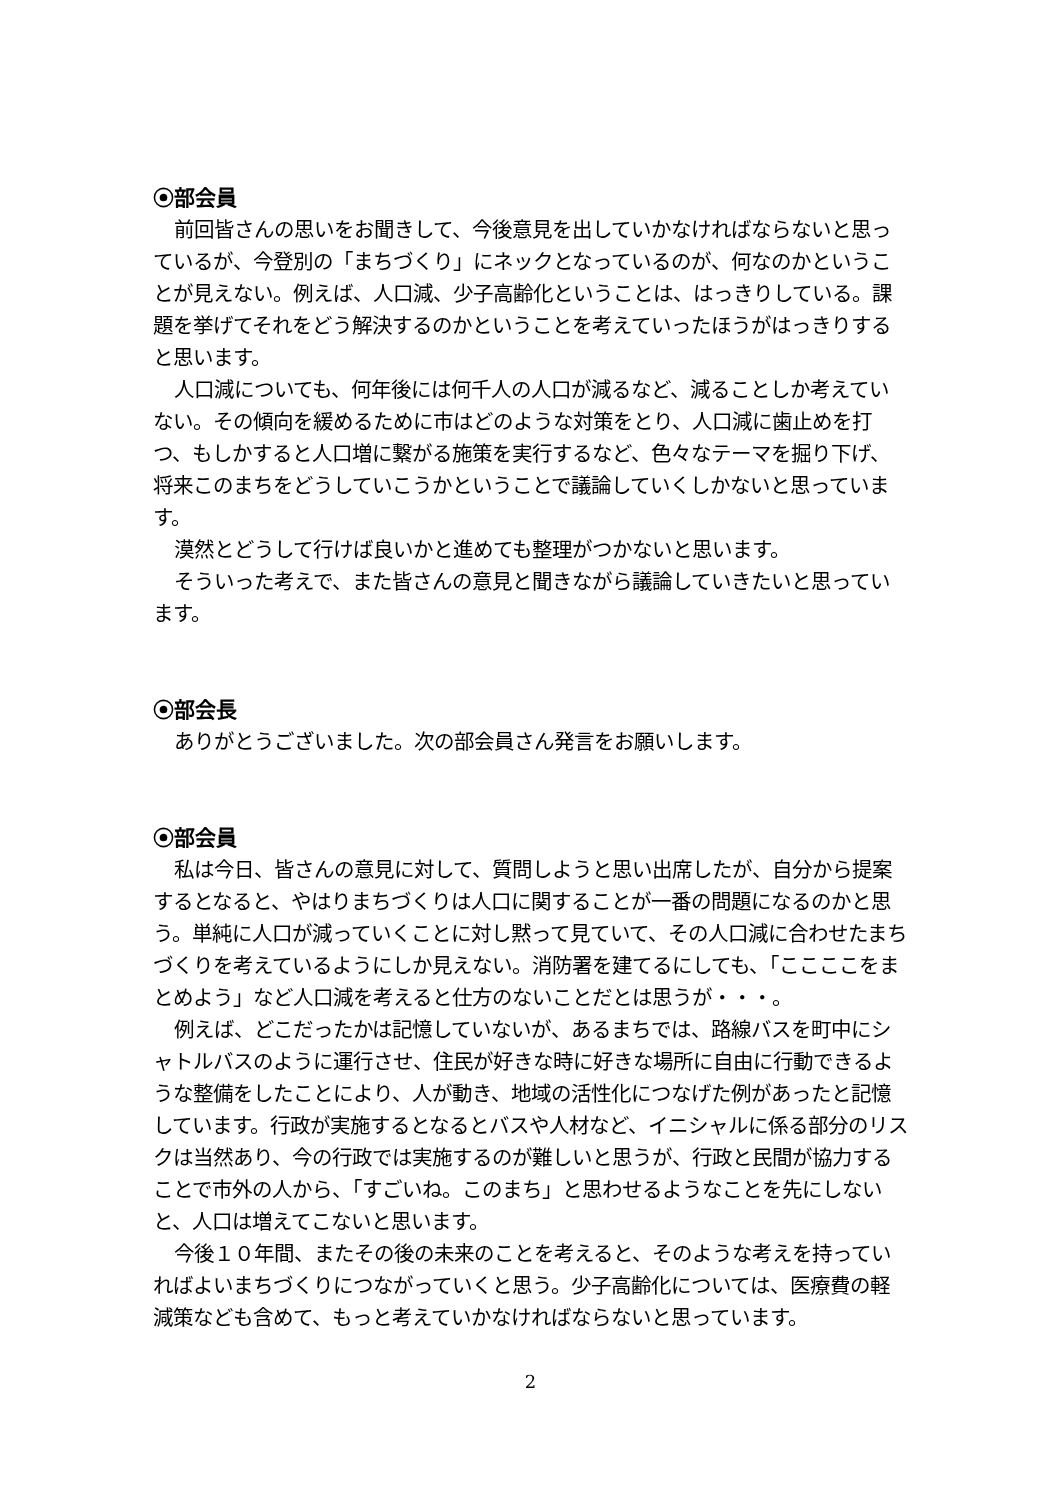⦿部会員
前回皆さんの思いをお聞きして、今後意見を出していかなければならないと思っているが、今登別の「まちづくり」にネックとなっているのが、何なのかということが見えない。例えば、人口減、少子高齢化ということは、はっきりしている。課題を挙げてそれをどう解決するのかということを考えていったほうがはっきりすると思います。
人口減についても、何年後には何千人の人口が減るなど、減ることしか考えていない。その傾向を緩めるために市はどのような対策をとり、人口減に歯止めを打つ、もしかすると人口増に繋がる施策を実行するなど、色々なテーマを掘り下げ、将来このまちをどうしていこうかということで議論していくしかないと思っています。
漠然とどうして行けば良いかと進めても整理がつかないと思います。
そういった考えで、また皆さんの意見と聞きながら議論していきたいと思っています。
⦿部会長
ありがとうございました。次の部会員さん発言をお願いします。
⦿部会員
私は今日、皆さんの意見に対して、質問しようと思い出席したが、自分から提案するとなると、やはりまちづくりは人口に関することが一番の問題になるのかと思う。単純に人口が減っていくことに対し黙って見ていて、その人口減に合わせたまちづくりを考えているようにしか見えない。消防署を建てるにしても、「ここここをまとめよう」など人口減を考えると仕方のないことだとは思うが・・・。
例えば、どこだったかは記憶していないが、あるまちでは、路線バスを町中にシャトルバスのように運行させ、住民が好きな時に好きな場所に自由に行動できるような整備をしたことにより、人が動き、地域の活性化につなげた例があったと記憶しています。行政が実施するとなるとバスや人材など、イニシャルに係る部分のリスクは当然あり、今の行政では実施するのが難しいと思うが、行政と民間が協力することで市外の人から、「すごいね。このまち」と思わせるようなことを先にしないと、人口は増えてこないと思います。
今後１０年間、またその後の未来のことを考えると、そのような考えを持っていればよいまちづくりにつながっていくと思う。少子高齢化については、医療費の軽減策なども含めて、もっと考えていかなければならないと思っています。
2